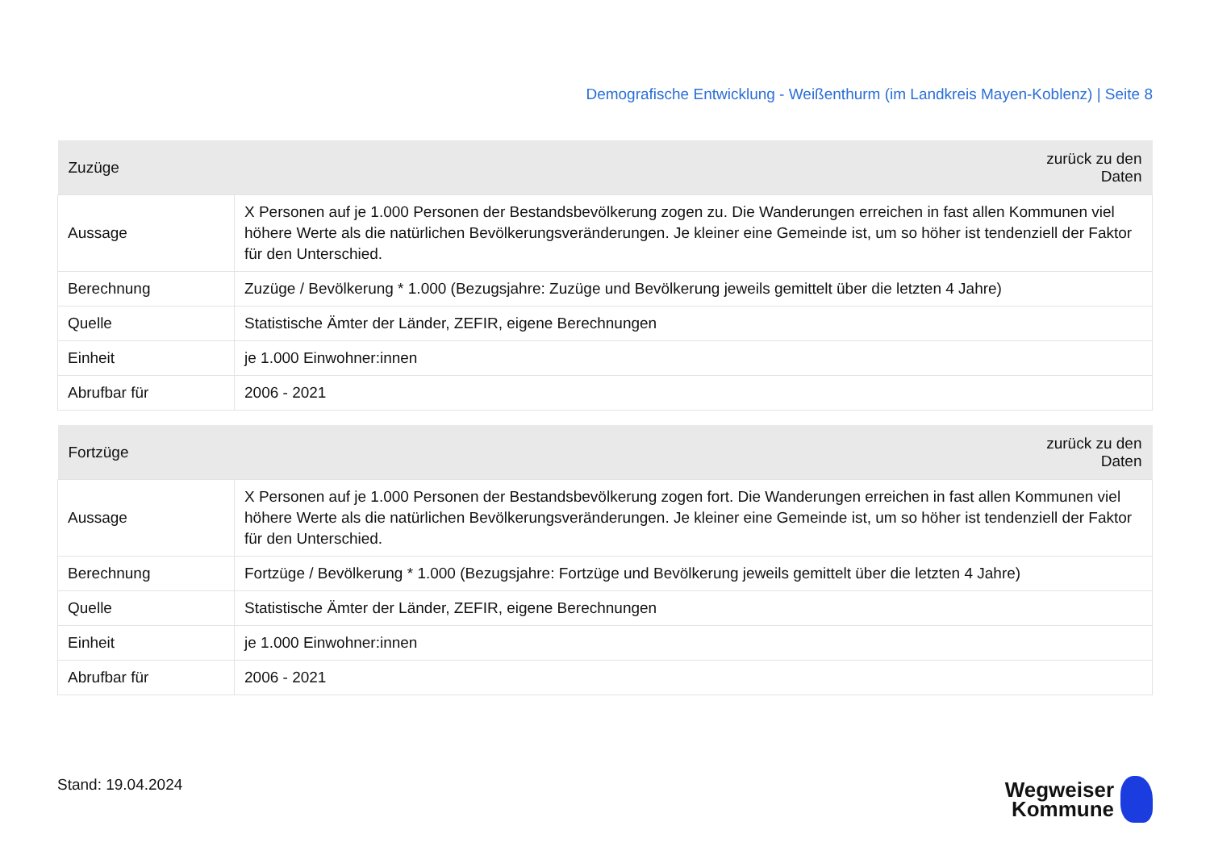Demografische Entwicklung - Weißenthurm (im Landkreis Mayen-Koblenz) | Seite 8
| Zuzüge | zurück zu den Daten |
| --- | --- |
| Aussage | X Personen auf je 1.000 Personen der Bestandsbevölkerung zogen zu. Die Wanderungen erreichen in fast allen Kommunen viel höhere Werte als die natürlichen Bevölkerungsveränderungen. Je kleiner eine Gemeinde ist, um so höher ist tendenziell der Faktor für den Unterschied. |
| Berechnung | Zuzüge / Bevölkerung * 1.000 (Bezugsjahre: Zuzüge und Bevölkerung jeweils gemittelt über die letzten 4 Jahre) |
| Quelle | Statistische Ämter der Länder, ZEFIR, eigene Berechnungen |
| Einheit | je 1.000 Einwohner:innen |
| Abrufbar für | 2006 - 2021 |
| Fortzüge | zurück zu den Daten |
| --- | --- |
| Aussage | X Personen auf je 1.000 Personen der Bestandsbevölkerung zogen fort. Die Wanderungen erreichen in fast allen Kommunen viel höhere Werte als die natürlichen Bevölkerungsveränderungen. Je kleiner eine Gemeinde ist, um so höher ist tendenziell der Faktor für den Unterschied. |
| Berechnung | Fortzüge / Bevölkerung * 1.000 (Bezugsjahre: Fortzüge und Bevölkerung jeweils gemittelt über die letzten 4 Jahre) |
| Quelle | Statistische Ämter der Länder, ZEFIR, eigene Berechnungen |
| Einheit | je 1.000 Einwohner:innen |
| Abrufbar für | 2006 - 2021 |
Stand: 19.04.2024
Wegweiser
Kommune